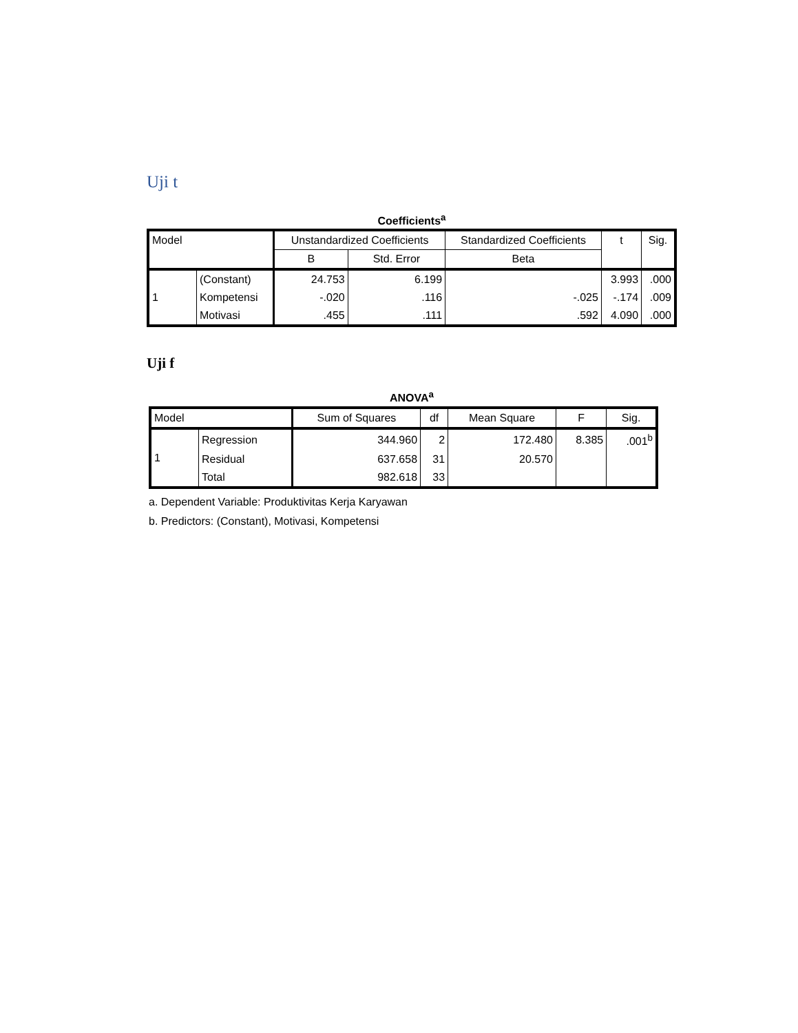Uji t
Coefficients<sup>a</sup>
| Model | | Unstandardized Coefficients | | Standardized Coefficients | t | Sig. |
| --- | --- | --- | --- | --- | --- | --- |
| | | B | Std. Error | Beta | | |
| 1 | (Constant) | 24.753 | 6.199 | | 3.993 | .000 |
| | Kompetensi | -.020 | .116 | -.025 | -.174 | .009 |
| | Motivasi | .455 | .111 | .592 | 4.090 | .000 |
Uji f
ANOVA<sup>a</sup>
| Model | | Sum of Squares | df | Mean Square | F | Sig. |
| --- | --- | --- | --- | --- | --- | --- |
| 1 | Regression | 344.960 | 2 | 172.480 | 8.385 | .001<sup>b</sup> |
| | Residual | 637.658 | 31 | 20.570 | | |
| | Total | 982.618 | 33 | | | |
a. Dependent Variable: Produktivitas Kerja Karyawan
b. Predictors: (Constant), Motivasi, Kompetensi